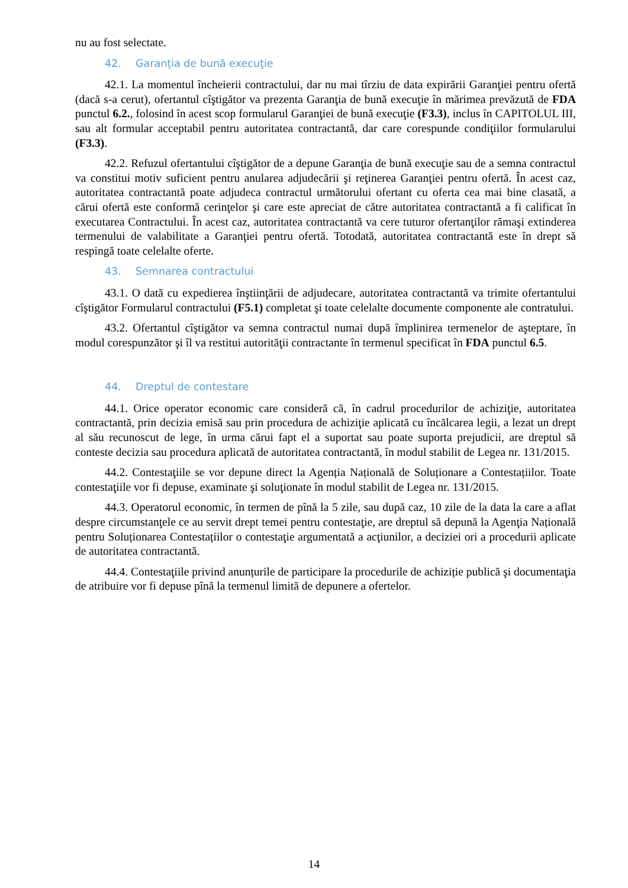nu au fost selectate.
42. Garanţia de bună execuţie
42.1. La momentul încheierii contractului, dar nu mai tîrziu de data expirării Garanţiei pentru ofertă (dacă s-a cerut), ofertantul cîştigător va prezenta Garanţia de bună execuţie în mărimea prevăzută de FDA punctul 6.2., folosind în acest scop formularul Garanţiei de bună execuţie (F3.3), inclus în CAPITOLUL III, sau alt formular acceptabil pentru autoritatea contractantă, dar care corespunde condiţiilor formularului (F3.3).
42.2. Refuzul ofertantului cîştigător de a depune Garanţia de bună execuţie sau de a semna contractul va constitui motiv suficient pentru anularea adjudecării şi reţinerea Garanţiei pentru ofertă. În acest caz, autoritatea contractantă poate adjudeca contractul următorului ofertant cu oferta cea mai bine clasată, a cărui ofertă este conformă cerinţelor şi care este apreciat de către autoritatea contractantă a fi calificat în executarea Contractului. În acest caz, autoritatea contractantă va cere tuturor ofertanţilor rămaşi extinderea termenului de valabilitate a Garanţiei pentru ofertă. Totodată, autoritatea contractantă este în drept să respingă toate celelalte oferte.
43. Semnarea contractului
43.1. O dată cu expedierea înştiinţării de adjudecare, autoritatea contractantă va trimite ofertantului cîştigător Formularul contractului (F5.1) completat şi toate celelalte documente componente ale contratului.
43.2. Ofertantul cîştigător va semna contractul numai după împlinirea termenelor de aşteptare, în modul corespunzător şi îl va restitui autorităţii contractante în termenul specificat în FDA punctul 6.5.
44. Dreptul de contestare
44.1. Orice operator economic care consideră că, în cadrul procedurilor de achiziţie, autoritatea contractantă, prin decizia emisă sau prin procedura de achiziţie aplicată cu încălcarea legii, a lezat un drept al său recunoscut de lege, în urma cărui fapt el a suportat sau poate suporta prejudicii, are dreptul să conteste decizia sau procedura aplicată de autoritatea contractantă, în modul stabilit de Legea nr. 131/2015.
44.2. Contestaţiile se vor depune direct la Agenția Națională de Soluționare a Contestațiilor. Toate contestaţiile vor fi depuse, examinate şi soluţionate în modul stabilit de Legea nr. 131/2015.
44.3. Operatorul economic, în termen de pînă la 5 zile, sau după caz, 10 zile de la data la care a aflat despre circumstanţele ce au servit drept temei pentru contestaţie, are dreptul să depună la Agenţia Națională pentru Soluționarea Contestațiilor o contestaţie argumentată a acţiunilor, a deciziei ori a procedurii aplicate de autoritatea contractantă.
44.4. Contestaţiile privind anunțurile de participare la procedurile de achiziție publică şi documentaţia de atribuire vor fi depuse pînă la termenul limită de depunere a ofertelor.
14